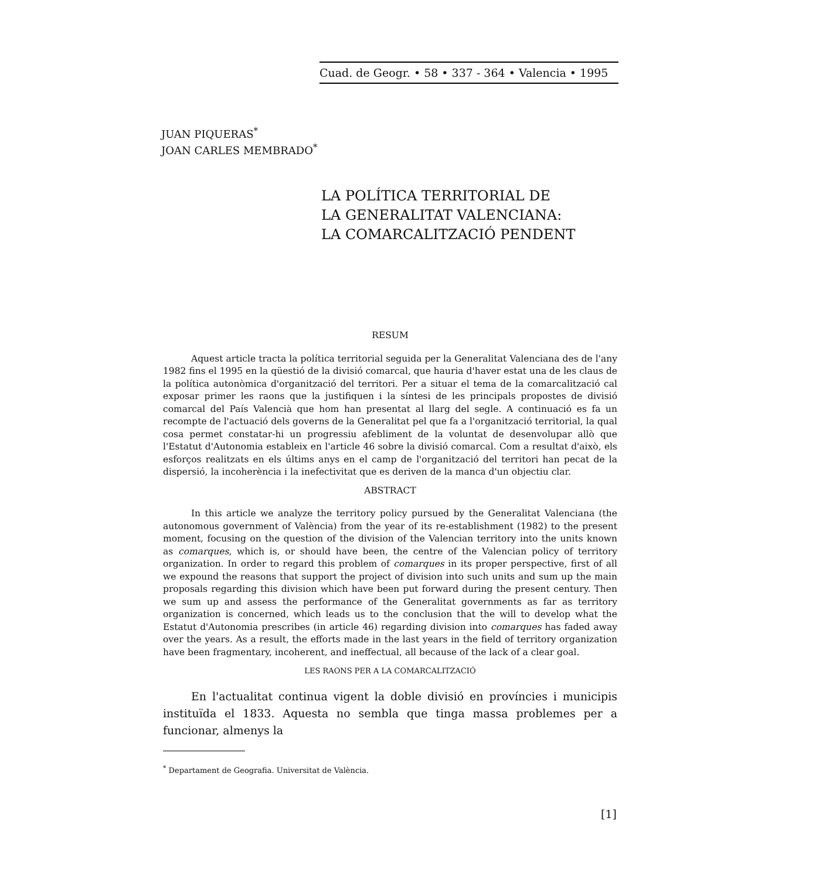Cuad. de Geogr. • 58 • 337 - 364 • Valencia • 1995
JUAN PIQUERAS<sup>*</sup>
JOAN CARLES MEMBRADO<sup>*</sup>
LA POLÍTICA TERRITORIAL DE
LA GENERALITAT VALENCIANA:
LA COMARCALITZACIÓ PENDENT
RESUM
Aquest article tracta la política territorial seguida per la Generalitat Valenciana des de l'any 1982 fins el 1995 en la qüestió de la divisió comarcal, que hauria d'haver estat una de les claus de la política autonòmica d'organització del territori. Per a situar el tema de la comarcalització cal exposar primer les raons que la justifiquen i la síntesi de les principals propostes de divisió comarcal del País Valencià que hom han presentat al llarg del segle. A continuació es fa un recompte de l'actuació dels governs de la Generalitat pel que fa a l'organització territorial, la qual cosa permet constatar-hi un progressiu afebliment de la voluntat de desenvolupar allò que l'Estatut d'Autonomia estableix en l'article 46 sobre la divisió comarcal. Com a resultat d'això, els esforços realitzats en els últims anys en el camp de l'organització del territori han pecat de la dispersió, la incoherència i la inefectivitat que es deriven de la manca d'un objectiu clar.
ABSTRACT
In this article we analyze the territory policy pursued by the Generalitat Valenciana (the autonomous government of València) from the year of its re-establishment (1982) to the present moment, focusing on the question of the division of the Valencian territory into the units known as comarques, which is, or should have been, the centre of the Valencian policy of territory organization. In order to regard this problem of comarques in its proper perspective, first of all we expound the reasons that support the project of division into such units and sum up the main proposals regarding this division which have been put forward during the present century. Then we sum up and assess the performance of the Generalitat governments as far as territory organization is concerned, which leads us to the conclusion that the will to develop what the Estatut d'Autonomia prescribes (in article 46) regarding division into comarques has faded away over the years. As a result, the efforts made in the last years in the field of territory organization have been fragmentary, incoherent, and ineffectual, all because of the lack of a clear goal.
LES RAONS PER A LA COMARCALITZACIÓ
En l'actualitat continua vigent la doble divisió en províncies i municipis instituïda el 1833. Aquesta no sembla que tinga massa problemes per a funcionar, almenys la
<sup>*</sup> Departament de Geografia. Universitat de València.
[1]